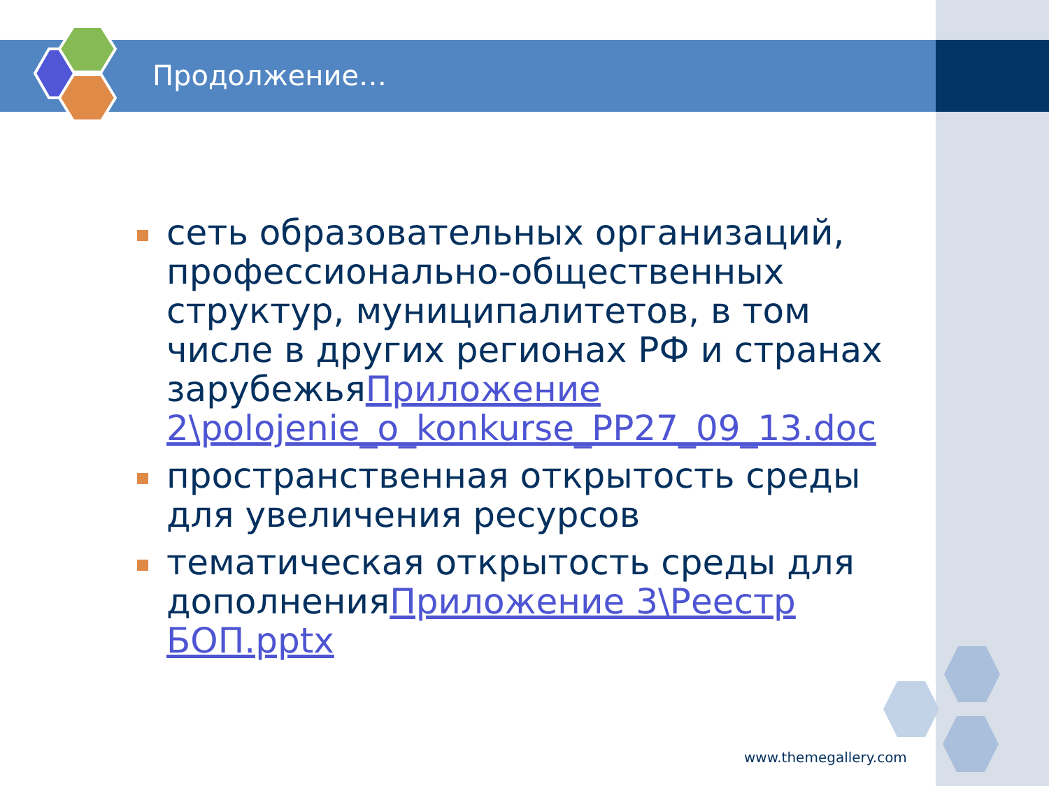Продолжение…
сеть образовательных организаций, профессионально-общественных структур, муниципалитетов, в том числе в других регионах РФ и странах зарубежьяПриложение 2\polojenie_o_konkurse_PP27_09_13.doc
пространственная открытость среды для увеличения ресурсов
тематическая открытость среды для дополненияПриложение 3\Реестр БОП.pptx
www.themegallery.com